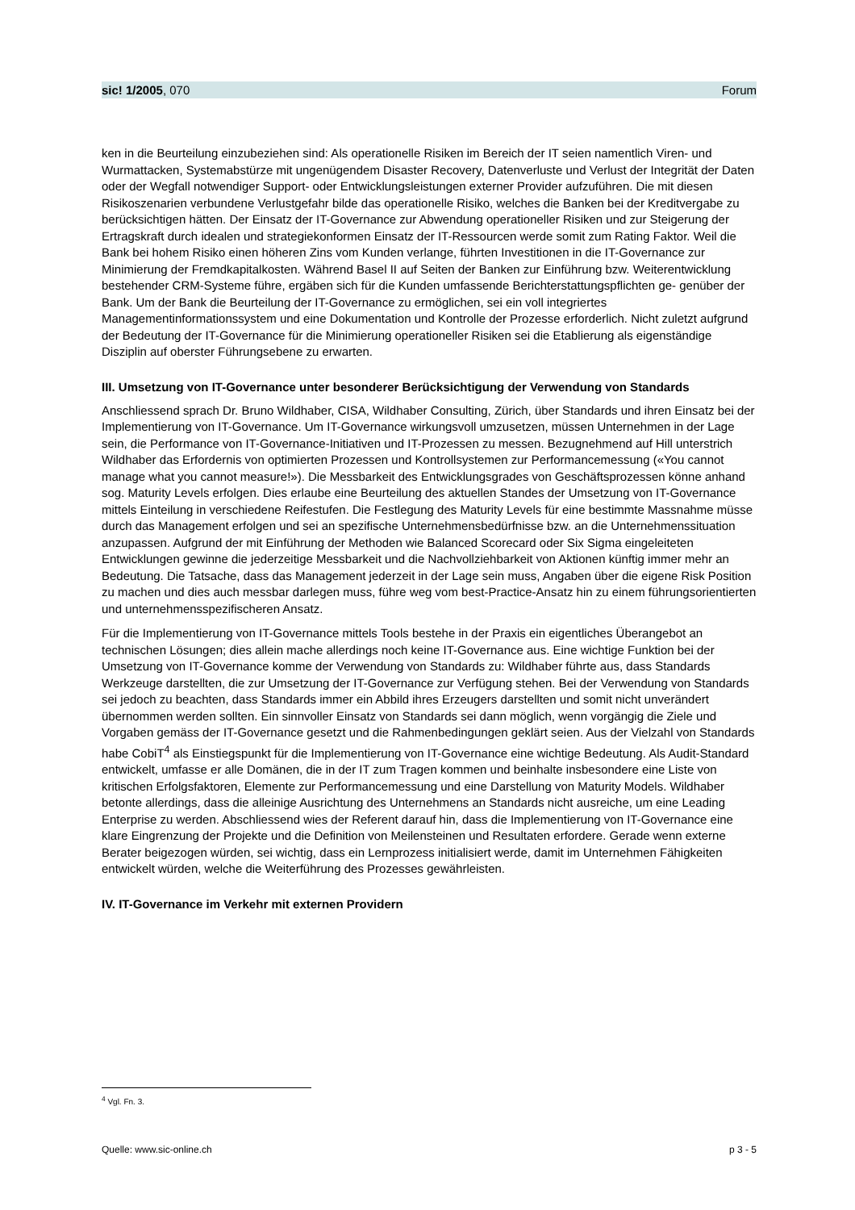sic! 1/2005, 070 Forum
ken in die Beurteilung einzubeziehen sind: Als operationelle Risiken im Bereich der IT seien nament­lich Viren- und Wurmattacken, Systemabstürze mit ungenügendem Disaster Recovery, Datenverluste und Verlust der Integrität der Daten oder der Wegfall notwendiger Support- oder Entwicklungsleistun­gen externer Provider aufzuführen. Die mit diesen Risikoszenarien verbundene Verlustgefahr bilde das operationelle Risiko, welches die Banken bei der Kreditvergabe zu berücksichtigen hätten. Der Einsatz der IT-Governance zur Abwendung operationeller Risiken und zur Steigerung der Ertragskraft durch idealen und strategiekonformen Einsatz der IT-Ressourcen werde somit zum Rating Faktor. Weil die Bank bei hohem Risiko einen höheren Zins vom Kunden verlange, führten Investitionen in die IT-Governance zur Minimierung der Fremdkapitalkosten. Während Basel II auf Seiten der Banken zur Einführung bzw. Weiterentwicklung bestehender CRM-Systeme führe, ergäben sich für die Kunden umfassende Berichterstattungspflichten ge- genüber der Bank. Um der Bank die Beurteilung der IT-Governance zu ermöglichen, sei ein voll integriertes Managementinformationssystem und eine Dokumentation und Kontrolle der Prozesse erforderlich. Nicht zuletzt aufgrund der Bedeutung der IT-Governance für die Minimierung operationeller Risiken sei die Etablierung als eigenständige Disziplin auf oberster Führungsebene zu erwarten.
III. Umsetzung von IT-Governance unter besonderer Berücksichtigung der Verwendung von Standards
Anschliessend sprach Dr. Bruno Wildhaber, CISA, Wildhaber Consulting, Zürich, über Standards und ihren Einsatz bei der Implementierung von IT-Governance. Um IT-Governance wirkungsvoll umzuset­zen, müssen Unternehmen in der Lage sein, die Performance von IT-Governance-Initiativen und IT-Prozessen zu messen. Bezugnehmend auf Hill unterstrich Wildhaber das Erfordernis von optimierten Prozessen und Kontrollsystemen zur Performancemessung («You cannot manage what you cannot measure!»). Die Messbarkeit des Entwicklungsgrades von Geschäftsprozessen könne anhand sog. Maturity Levels erfolgen. Dies erlaube eine Beurteilung des aktuellen Standes der Umsetzung von IT-Governance mittels Einteilung in verschiedene Reifestufen. Die Festlegung des Maturity Levels für eine bestimmte Massnahme müsse durch das Management erfolgen und sei an spezifische Unter­nehmensbedürfnisse bzw. an die Unternehmenssituation anzupassen. Aufgrund der mit Einführung der Methoden wie Balanced Scorecard oder Six Sigma eingeleiteten Entwicklungen gewinne die je­derzeitige Messbarkeit und die Nachvollziehbarkeit von Aktionen künftig immer mehr an Bedeutung. Die Tatsache, dass das Management jederzeit in der Lage sein muss, Angaben über die eigene Risk Position zu machen und dies auch messbar darlegen muss, führe weg vom best-Practice-Ansatz hin zu einem führungsorientierten und unternehmensspezifischeren Ansatz.
Für die Implementierung von IT-Governance mittels Tools bestehe in der Praxis ein eigentliches Überangebot an technischen Lösungen; dies allein mache allerdings noch keine IT-Governance aus. Eine wichtige Funktion bei der Umsetzung von IT-Governance komme der Verwendung von Stan­dards zu: Wildhaber führte aus, dass Standards Werkzeuge darstellten, die zur Umsetzung der IT-Governance zur Verfügung stehen. Bei der Verwendung von Standards sei jedoch zu beachten, dass Standards immer ein Abbild ihres Erzeugers darstellten und somit nicht unverändert übernommen werden sollten. Ein sinnvoller Einsatz von Standards sei dann möglich, wenn vorgängig die Ziele und Vorgaben gemäss der IT-Governance gesetzt und die Rahmenbedingungen geklärt seien. Aus der Vielzahl von Standards habe CobiT<sup>4</sup> als Einstiegspunkt für die Implementierung von IT-Governance eine wichtige Bedeutung. Als Audit-Standard entwickelt, umfasse er alle Domänen, die in der IT zum Tragen kommen und beinhalte insbesondere eine Liste von kritischen Erfolgsfaktoren, Elemente zur Performancemessung und eine Darstellung von Maturity Models. Wildhaber betonte allerdings, dass die alleinige Ausrichtung des Unternehmens an Standards nicht ausreiche, um eine Leading Enter­prise zu werden. Abschliessend wies der Referent darauf hin, dass die Implementierung von IT-Go­vernance eine klare Eingrenzung der Projekte und die Definition von Meilensteinen und Resultaten erfordere. Gerade wenn externe Berater beigezogen würden, sei wichtig, dass ein Lernprozess initiali­siert werde, damit im Unternehmen Fähigkeiten entwickelt würden, welche die Weiterführung des Prozesses gewährleisten.
IV. IT-Governance im Verkehr mit externen Providern
<sup>4</sup> Vgl. Fn. 3.
Quelle: www.sic-online.ch p 3 - 5